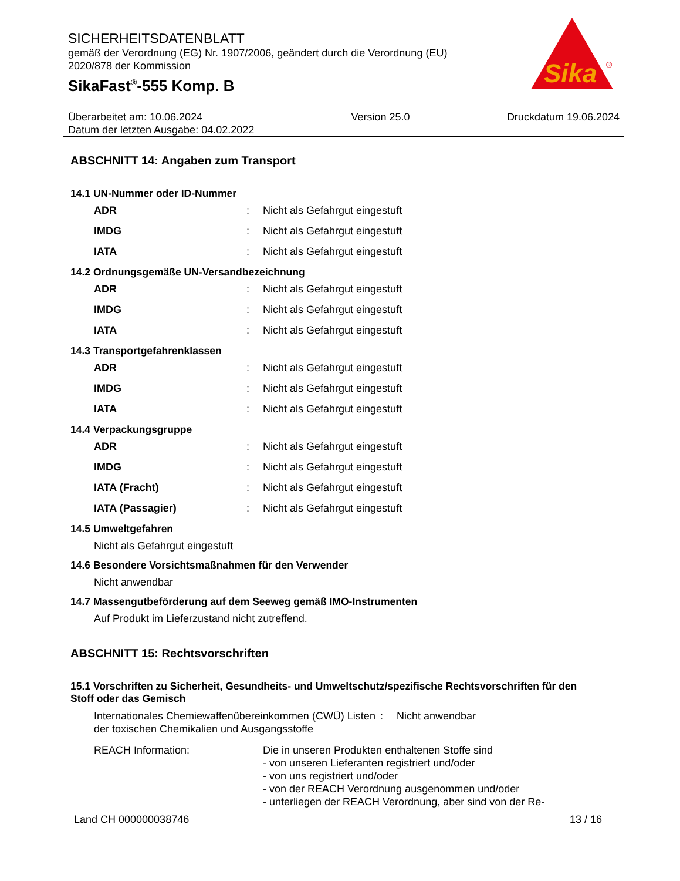Sika
®
SICHERHEITSDATENBLATT
gemäß der Verordnung (EG) Nr. 1907/2006, geändert durch die Verordnung (EU)
2020/878 der Kommission
SikaFast<sup>®</sup>-555 Komp. B
Überarbeitet am: 10.06.2024
Datum der letzten Ausgabe: 04.02.2022
Version 25.0 Druckdatum 19.06.2024
ABSCHNITT 14: Angaben zum Transport
14.1 UN-Nummer oder ID-Nummer
ADR: Nicht als Gefahrgut eingestuft
IMDG: Nicht als Gefahrgut eingestuft
IATA: Nicht als Gefahrgut eingestuft
14.2 Ordnungsgemäße UN-Versandbezeichnung
ADR: Nicht als Gefahrgut eingestuft
IMDG: Nicht als Gefahrgut eingestuft
IATA: Nicht als Gefahrgut eingestuft
14.3 Transportgefahrenklassen
ADR: Nicht als Gefahrgut eingestuft
IMDG: Nicht als Gefahrgut eingestuft
IATA: Nicht als Gefahrgut eingestuft
14.4 Verpackungsgruppe
ADR: Nicht als Gefahrgut eingestuft
IMDG: Nicht als Gefahrgut eingestuft
IATA (Fracht): Nicht als Gefahrgut eingestuft
IATA (Passagier): Nicht als Gefahrgut eingestuft
14.5 Umweltgefahren
Nicht als Gefahrgut eingestuft
14.6 Besondere Vorsichtsmaßnahmen für den Verwender
Nicht anwendbar
14.7 Massengutbeförderung auf dem Seeweg gemäß IMO-Instrumenten
Auf Produkt im Lieferzustand nicht zutreffend.
ABSCHNITT 15: Rechtsvorschriften
15.1 Vorschriften zu Sicherheit, Gesundheits- und Umweltschutz/spezifische Rechtsvorschriften für den Stoff oder das Gemisch
Internationales Chemiewaffenübereinkommen (CWÜ) Listen der toxischen Chemikalien und Ausgangsstoffe: Nicht anwendbar
REACH Information: Die in unseren Produkten enthaltenen Stoffe sind
- von unseren Lieferanten registriert und/oder
- von uns registriert und/oder
- von der REACH Verordnung ausgenommen und/oder
- unterliegen der REACH Verordnung, aber sind von der Re-
Land CH 000000038746 13 / 16